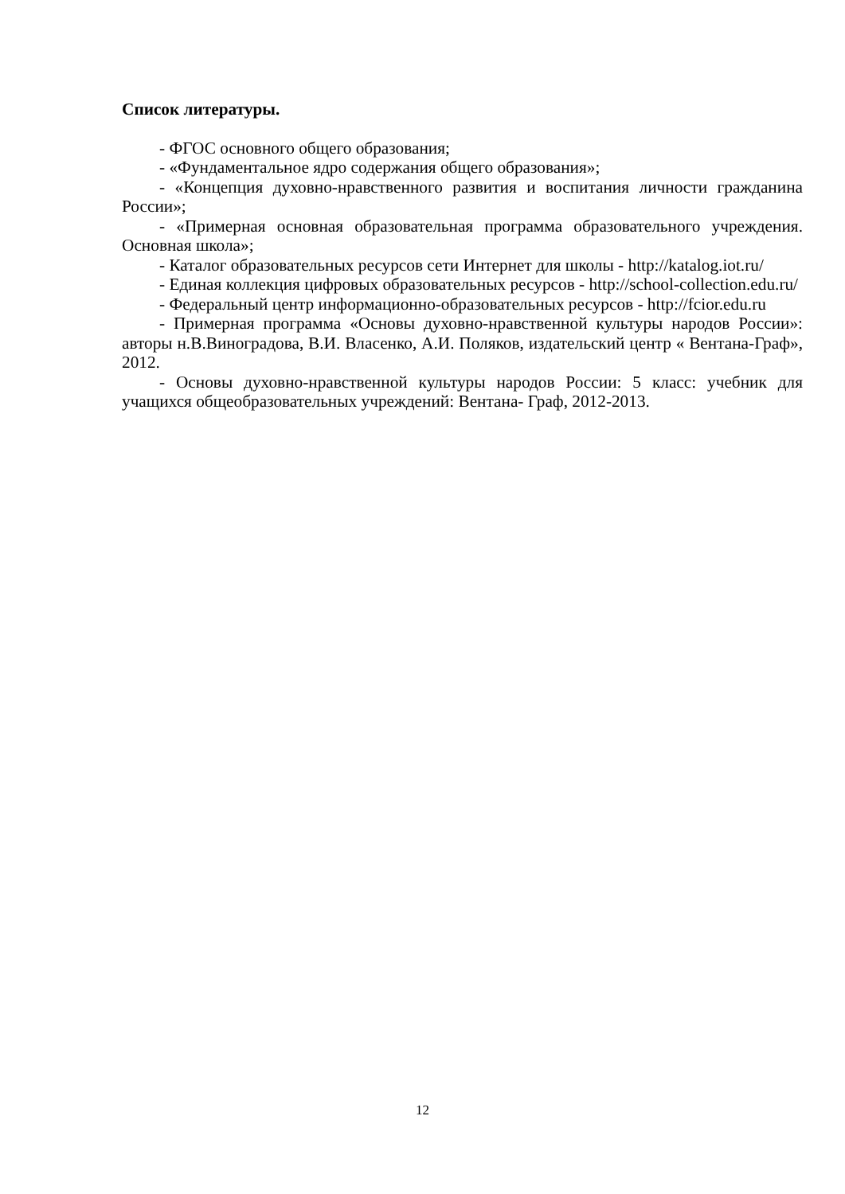Список литературы.
- ФГОС основного общего образования;
- «Фундаментальное ядро содержания общего образования»;
- «Концепция духовно-нравственного развития и воспитания личности гражданина России»;
- «Примерная основная образовательная программа образовательного учреждения. Основная школа»;
- Каталог образовательных ресурсов сети Интернет для школы - http://katalog.iot.ru/
- Единая коллекция цифровых образовательных ресурсов - http://school-collection.edu.ru/
- Федеральный центр информационно-образовательных ресурсов - http://fcior.edu.ru
- Примерная программа «Основы духовно-нравственной культуры народов России»: авторы н.В.Виноградова, В.И. Власенко, А.И. Поляков, издательский центр « Вентана-Граф», 2012.
- Основы духовно-нравственной культуры народов России: 5 класс: учебник для учащихся общеобразовательных учреждений: Вентана- Граф, 2012-2013.
12